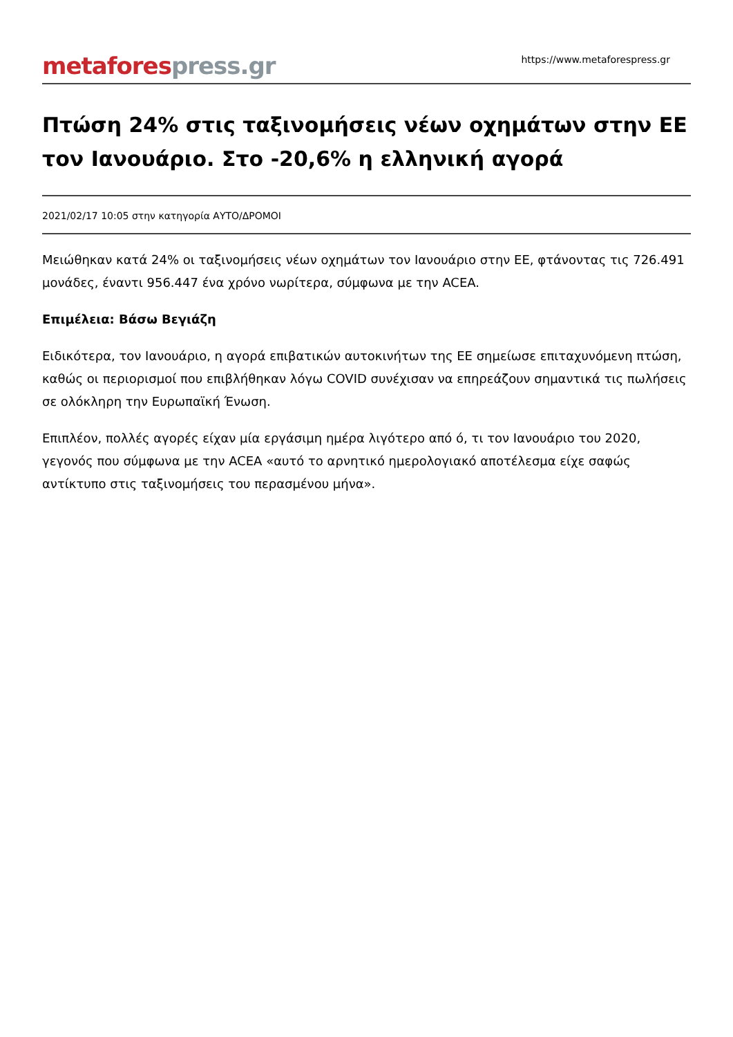metafores press.gr
https://www.metaforespress.gr
Πτώση 24% στις ταξινομήσεις νέων οχημάτων στην ΕΕ τον Ιανουάριο. Στο -20,6% η ελληνική αγορά
2021/02/17 10:05 στην κατηγορία ΑΥΤΟ/ΔΡΟΜΟΙ
Μειώθηκαν κατά 24% οι ταξινομήσεις νέων οχημάτων τον Ιανουάριο στην ΕΕ, φτάνοντας τις 726.491 μονάδες, έναντι 956.447 ένα χρόνο νωρίτερα, σύμφωνα με την ACEA.
Επιμέλεια: Βάσω Βεγιάζη
Ειδικότερα, τον Ιανουάριο, η αγορά επιβατικών αυτοκινήτων της ΕΕ σημείωσε επιταχυνόμενη πτώση, καθώς οι περιορισμοί που επιβλήθηκαν λόγω COVID συνέχισαν να επηρεάζουν σημαντικά τις πωλήσεις σε ολόκληρη την Ευρωπαϊκή Ένωση.
Επιπλέον, πολλές αγορές είχαν μία εργάσιμη ημέρα λιγότερο από ό, τι τον Ιανουάριο του 2020, γεγονός που σύμφωνα με την ACEA «αυτό το αρνητικό ημερολογιακό αποτέλεσμα είχε σαφώς αντίκτυπο στις ταξινομήσεις του περασμένου μήνα».